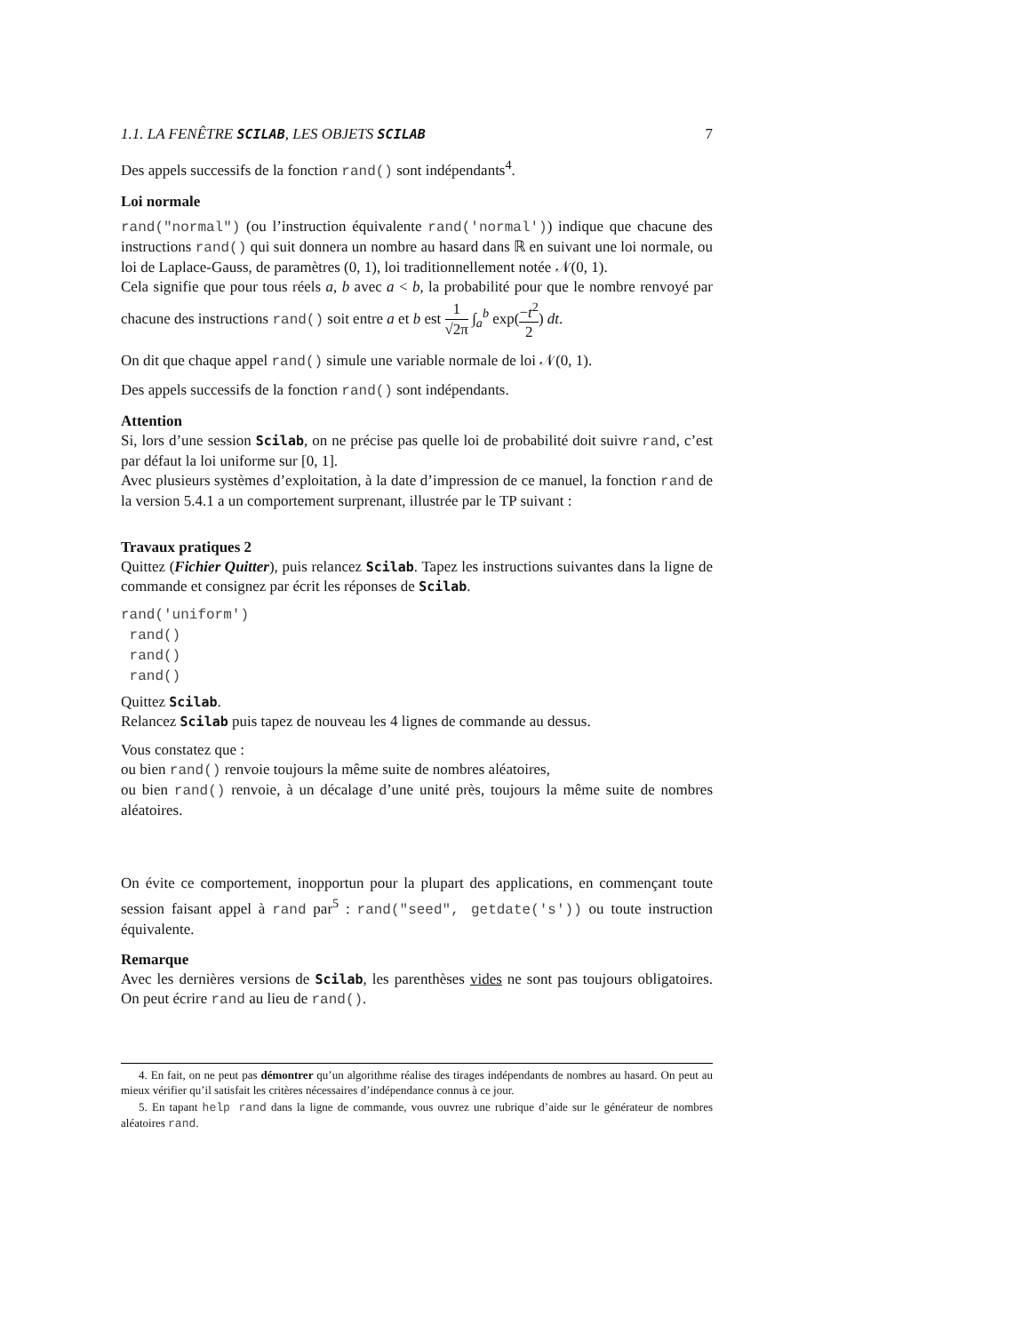1.1. LA FENÊTRE SCILAB, LES OBJETS SCILAB 7
Des appels successifs de la fonction rand() sont indépendants<sup>4</sup>.
Loi normale
rand("normal") (ou l’instruction équivalente rand('normal')) indique que chacune des instructions rand() qui suit donnera un nombre au hasard dans ℝ en suivant une loi normale, ou loi de Laplace-Gauss, de paramètres (0, 1), loi traditionnellement notée 𝒩(0, 1).
Cela signifie que pour tous réels a, b avec a < b, la probabilité pour que le nombre renvoyé par chacune des instructions rand() soit entre a et b est 1 √2π ∫<sub>a</sub><sup>b</sup> exp(−t<sup>2</sup> 2) dt.
On dit que chaque appel rand() simule une variable normale de loi 𝒩(0, 1).
Des appels successifs de la fonction rand() sont indépendants.
Attention
Si, lors d’une session Scilab, on ne précise pas quelle loi de probabilité doit suivre rand, c’est par défaut la loi uniforme sur [0, 1].
Avec plusieurs systèmes d’exploitation, à la date d’impression de ce manuel, la fonction rand de la version 5.4.1 a un comportement surprenant, illustrée par le TP suivant :
Travaux pratiques 2
Quittez (Fichier Quitter), puis relancez Scilab. Tapez les instructions suivantes dans la ligne de commande et consignez par écrit les réponses de Scilab.
rand('uniform')
 rand()
 rand()
 rand()
Quittez Scilab.
Relancez Scilab puis tapez de nouveau les 4 lignes de commande au dessus.
Vous constatez que :
ou bien rand() renvoie toujours la même suite de nombres aléatoires,
ou bien rand() renvoie, à un décalage d’une unité près, toujours la même suite de nombres aléatoires.
On évite ce comportement, inopportun pour la plupart des applications, en commençant toute session faisant appel à rand par<sup>5</sup> : rand("seed", getdate('s')) ou toute instruction équivalente.
Remarque
Avec les dernières versions de Scilab, les parenthèses vides ne sont pas toujours obligatoires. On peut écrire rand au lieu de rand().
4. En fait, on ne peut pas démontrer qu’un algorithme réalise des tirages indépendants de nombres au hasard. On peut au mieux vérifier qu’il satisfait les critères nécessaires d’indépendance connus à ce jour.
5. En tapant help rand dans la ligne de commande, vous ouvrez une rubrique d’aide sur le générateur de nombres aléatoires rand.